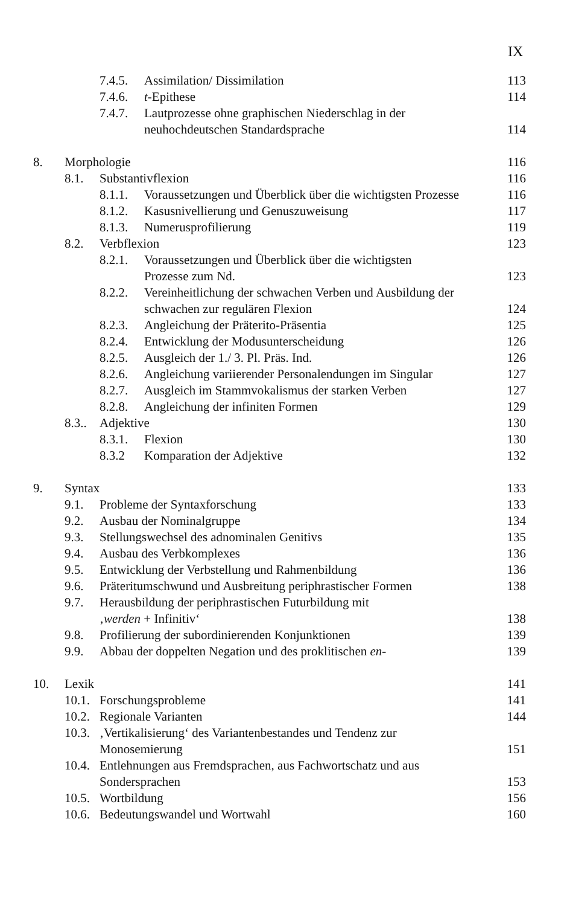IX
7.4.5. Assimilation/ Dissimilation 113
7.4.6. t-Epithese 114
7.4.7. Lautprozesse ohne graphischen Niederschlag in der
neuhochdeutschen Standardsprache
114
8. Morphologie 116
8.1. Substantivflexion 116
8.1.1. Voraussetzungen und Überblick über die wichtigsten Prozesse 116
8.1.2. Kasusnivellierung und Genuszuweisung 117
8.1.3. Numerusprofilierung 119
8.2. Verbflexion 123
8.2.1. Voraussetzungen und Überblick über die wichtigsten
Prozesse zum Nd.
123
8.2.2. Vereinheitlichung der schwachen Verben und Ausbildung der
schwachen zur regulären Flexion
124
8.2.3. Angleichung der Präterito-Präsentia 125
8.2.4. Entwicklung der Modusunterscheidung 126
8.2.5. Ausgleich der 1./ 3. Pl. Präs. Ind. 126
8.2.6. Angleichung variierender Personalendungen im Singular 127
8.2.7. Ausgleich im Stammvokalismus der starken Verben 127
8.2.8. Angleichung der infiniten Formen 129
8.3.. Adjektive 130
8.3.1. Flexion 130
8.3.2 Komparation der Adjektive 132
9. Syntax 133
9.1. Probleme der Syntaxforschung 133
9.2. Ausbau der Nominalgruppe 134
9.3. Stellungswechsel des adnominalen Genitivs 135
9.4. Ausbau des Verbkomplexes 136
9.5. Entwicklung der Verbstellung und Rahmenbildung 136
9.6. Präteritumschwund und Ausbreitung periphrastischer Formen 138
9.7. Herausbildung der periphrastischen Futurbildung mit
‚werden + Infinitiv‘
138
9.8. Profilierung der subordinierenden Konjunktionen 139
9.9. Abbau der doppelten Negation und des proklitischen en- 139
10. Lexik 141
10.1. Forschungsprobleme 141
10.2. Regionale Varianten 144
10.3. ‚Vertikalisierung‘ des Variantenbestandes und Tendenz zur
Monosemierung
151
10.4. Entlehnungen aus Fremdsprachen, aus Fachwortschatz und aus
Sondersprachen
153
10.5. Wortbildung 156
10.6. Bedeutungswandel und Wortwahl 160